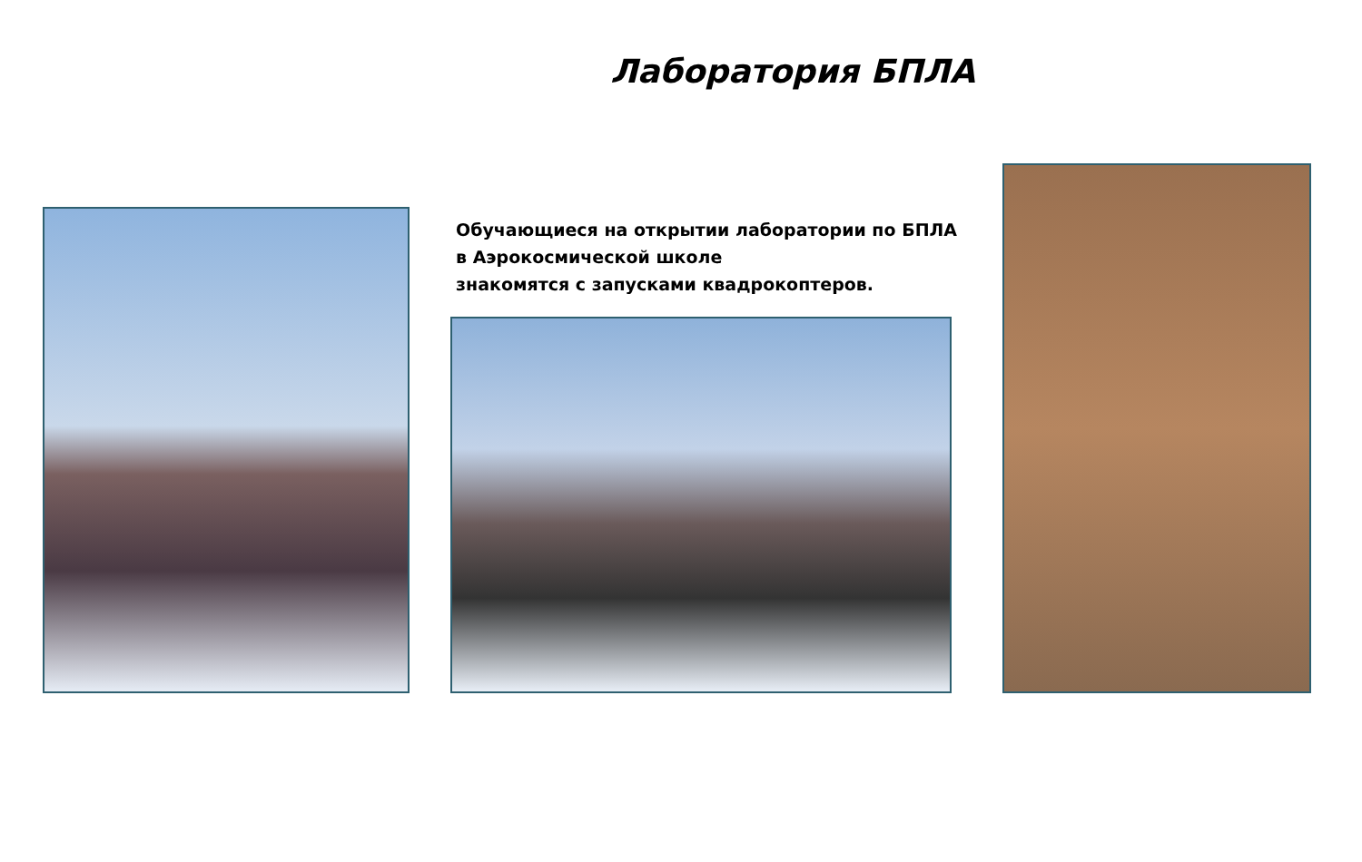Лаборатория БПЛА
Обучающиеся на открытии лаборатории по БПЛА
в Аэрокосмической школе
знакомятся с запусками квадрокоптеров.